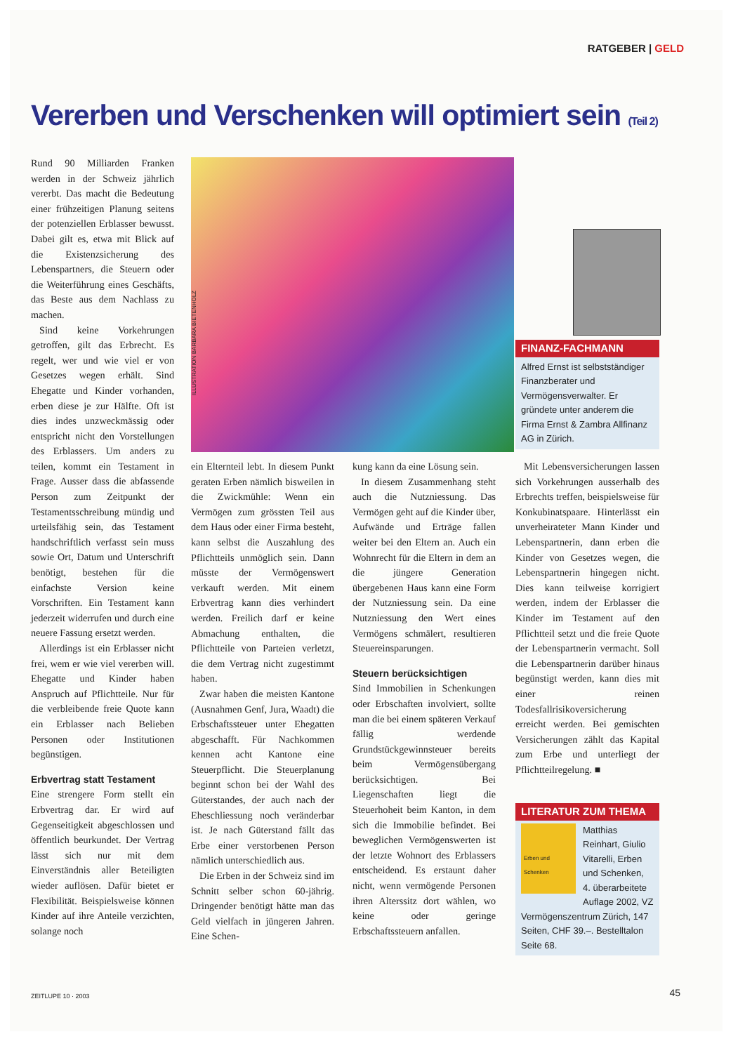RATGEBER | GELD
Vererben und Verschenken will optimiert sein (Teil 2)
ILLUSTRATION BARBARA BIETENHOLZ
FINANZ-FACHMANN
Alfred Ernst ist selbstständiger Finanzberater und Vermögensverwalter. Er gründete unter anderem die Firma Ernst & Zambra Allfinanz AG in Zürich.
Rund 90 Milliarden Franken werden in der Schweiz jährlich vererbt. Das macht die Bedeutung einer frühzeitigen Planung seitens der potenziellen Erblasser bewusst. Dabei gilt es, etwa mit Blick auf die Existenzsicherung des Lebenspartners, die Steuern oder die Weiterführung eines Geschäfts, das Beste aus dem Nachlass zu machen.
Sind keine Vorkehrungen getroffen, gilt das Erbrecht. Es regelt, wer und wie viel er von Gesetzes wegen erhält. Sind Ehegatte und Kinder vorhanden, erben diese je zur Hälfte. Oft ist dies indes unzweckmässig oder entspricht nicht den Vorstellungen des Erblassers. Um anders zu teilen, kommt ein Testament in Frage. Ausser dass die abfassende Person zum Zeitpunkt der Testamentsschreibung mündig und urteilsfähig sein, das Testament handschriftlich verfasst sein muss sowie Ort, Datum und Unterschrift benötigt, bestehen für die einfachste Version keine Vorschriften. Ein Testament kann jederzeit widerrufen und durch eine neuere Fassung ersetzt werden.
Allerdings ist ein Erblasser nicht frei, wem er wie viel vererben will. Ehegatte und Kinder haben Anspruch auf Pflichtteile. Nur für die verbleibende freie Quote kann ein Erblasser nach Belieben Personen oder Institutionen begünstigen.
Erbvertrag statt Testament
Eine strengere Form stellt ein Erbvertrag dar. Er wird auf Gegenseitigkeit abgeschlossen und öffentlich beurkundet. Der Vertrag lässt sich nur mit dem Einverständnis aller Beteiligten wieder auflösen. Dafür bietet er Flexibilität. Beispielsweise können Kinder auf ihre Anteile verzichten, solange noch
ein Elternteil lebt. In diesem Punkt geraten Erben nämlich bisweilen in die Zwickmühle: Wenn ein Vermögen zum grössten Teil aus dem Haus oder einer Firma besteht, kann selbst die Auszahlung des Pflichtteils unmöglich sein. Dann müsste der Vermögenswert verkauft werden. Mit einem Erbvertrag kann dies verhindert werden. Freilich darf er keine Abmachung enthalten, die Pflichtteile von Parteien verletzt, die dem Vertrag nicht zugestimmt haben.
Zwar haben die meisten Kantone (Ausnahmen Genf, Jura, Waadt) die Erbschaftssteuer unter Ehegatten abgeschafft. Für Nachkommen kennen acht Kantone eine Steuerpflicht. Die Steuerplanung beginnt schon bei der Wahl des Güterstandes, der auch nach der Eheschliessung noch veränderbar ist. Je nach Güterstand fällt das Erbe einer verstorbenen Person nämlich unterschiedlich aus.
Die Erben in der Schweiz sind im Schnitt selber schon 60-jährig. Dringender benötigt hätte man das Geld vielfach in jüngeren Jahren. Eine Schen-
kung kann da eine Lösung sein.
In diesem Zusammenhang steht auch die Nutzniessung. Das Vermögen geht auf die Kinder über, Aufwände und Erträge fallen weiter bei den Eltern an. Auch ein Wohnrecht für die Eltern in dem an die jüngere Generation übergebenen Haus kann eine Form der Nutzniessung sein. Da eine Nutzniessung den Wert eines Vermögens schmälert, resultieren Steuereinsparungen.
Steuern berücksichtigen
Sind Immobilien in Schenkungen oder Erbschaften involviert, sollte man die bei einem späteren Verkauf fällig werdende Grundstückgewinnsteuer bereits beim Vermögensübergang berücksichtigen. Bei Liegenschaften liegt die Steuerhoheit beim Kanton, in dem sich die Immobilie befindet. Bei beweglichen Vermögenswerten ist der letzte Wohnort des Erblassers entscheidend. Es erstaunt daher nicht, wenn vermögende Personen ihren Alterssitz dort wählen, wo keine oder geringe Erbschaftssteuern anfallen.
Mit Lebensversicherungen lassen sich Vorkehrungen ausserhalb des Erbrechts treffen, beispielsweise für Konkubinatspaare. Hinterlässt ein unverheirateter Mann Kinder und Lebenspartnerin, dann erben die Kinder von Gesetzes wegen, die Lebenspartnerin hingegen nicht. Dies kann teilweise korrigiert werden, indem der Erblasser die Kinder im Testament auf den Pflichtteil setzt und die freie Quote der Lebenspartnerin vermacht. Soll die Lebenspartnerin darüber hinaus begünstigt werden, kann dies mit einer reinen Todesfallrisikoversicherung erreicht werden. Bei gemischten Versicherungen zählt das Kapital zum Erbe und unterliegt der Pflichtteilregelung. ■
LITERATUR ZUM THEMA
Erben und Schenken
Matthias Reinhart, Giulio Vitarelli, Erben und Schenken, 4. überarbeitete Auflage 2002, VZ Vermögenszentrum Zürich, 147 Seiten, CHF 39.–. Bestelltalon Seite 68.
ZEITLUPE 10 · 2003 45